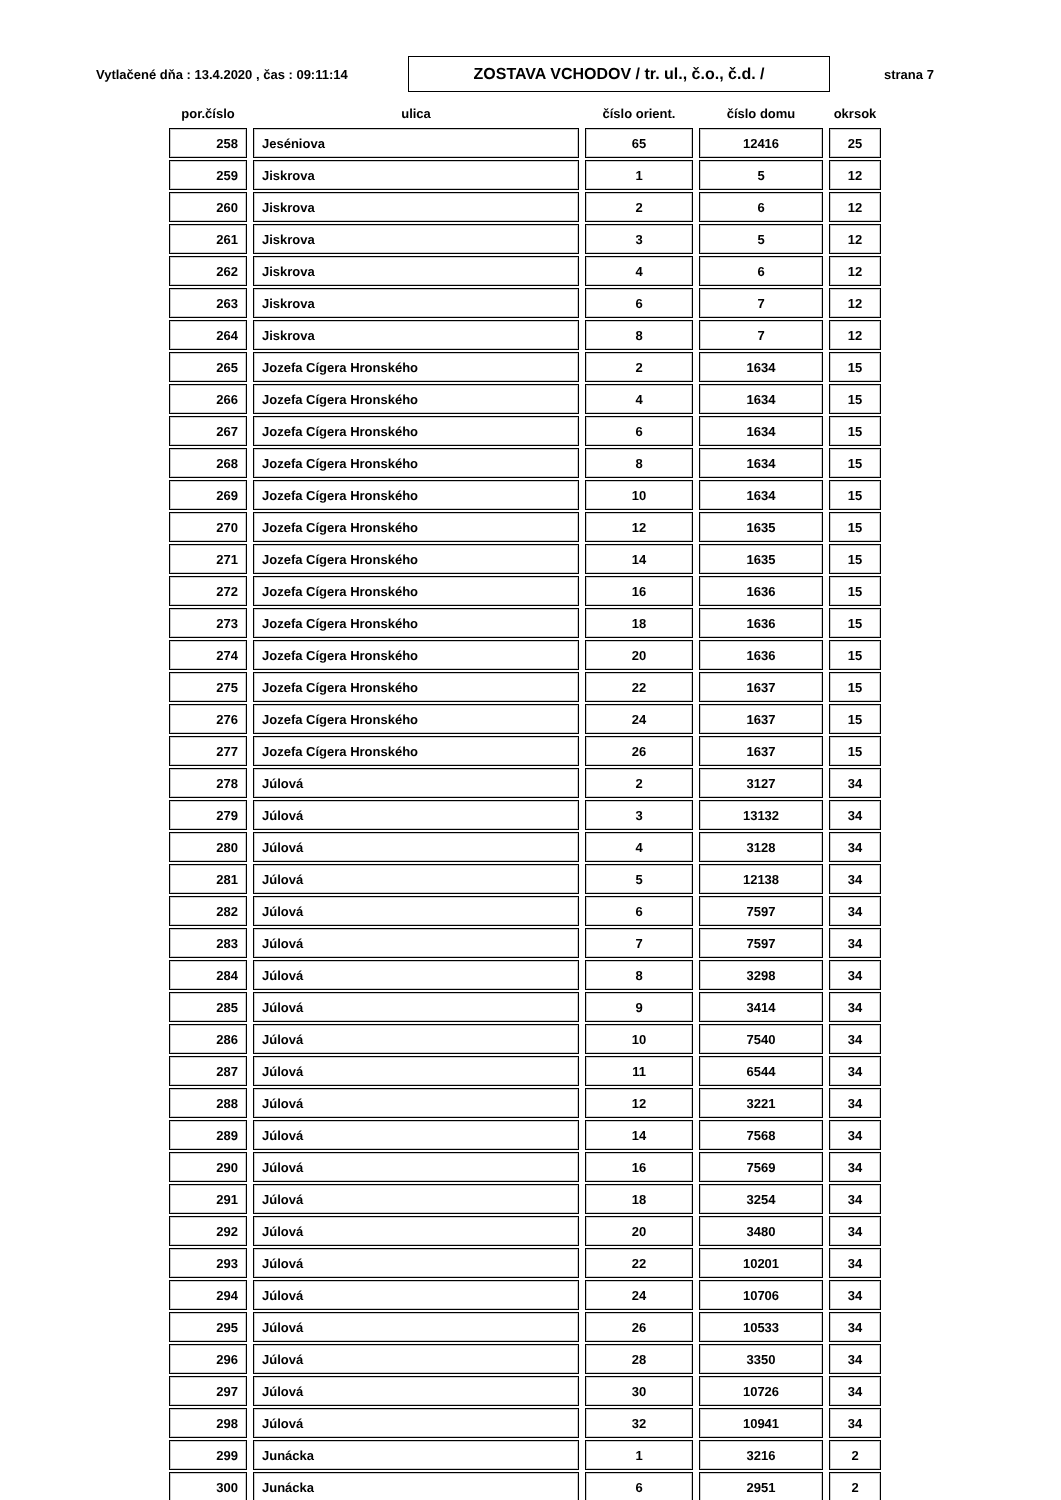Vytlačené dňa : 13.4.2020 , čas : 09:11:14
ZOSTAVA VCHODOV / tr. ul., č.o., č.d. /
strana 7
| por.číslo | ulica | číslo orient. | číslo domu | okrsok |
| --- | --- | --- | --- | --- |
| 258 | Jeséniova | 65 | 12416 | 25 |
| 259 | Jiskrova | 1 | 5 | 12 |
| 260 | Jiskrova | 2 | 6 | 12 |
| 261 | Jiskrova | 3 | 5 | 12 |
| 262 | Jiskrova | 4 | 6 | 12 |
| 263 | Jiskrova | 6 | 7 | 12 |
| 264 | Jiskrova | 8 | 7 | 12 |
| 265 | Jozefa Cígera Hronského | 2 | 1634 | 15 |
| 266 | Jozefa Cígera Hronského | 4 | 1634 | 15 |
| 267 | Jozefa Cígera Hronského | 6 | 1634 | 15 |
| 268 | Jozefa Cígera Hronského | 8 | 1634 | 15 |
| 269 | Jozefa Cígera Hronského | 10 | 1634 | 15 |
| 270 | Jozefa Cígera Hronského | 12 | 1635 | 15 |
| 271 | Jozefa Cígera Hronského | 14 | 1635 | 15 |
| 272 | Jozefa Cígera Hronského | 16 | 1636 | 15 |
| 273 | Jozefa Cígera Hronského | 18 | 1636 | 15 |
| 274 | Jozefa Cígera Hronského | 20 | 1636 | 15 |
| 275 | Jozefa Cígera Hronského | 22 | 1637 | 15 |
| 276 | Jozefa Cígera Hronského | 24 | 1637 | 15 |
| 277 | Jozefa Cígera Hronského | 26 | 1637 | 15 |
| 278 | Júlová | 2 | 3127 | 34 |
| 279 | Júlová | 3 | 13132 | 34 |
| 280 | Júlová | 4 | 3128 | 34 |
| 281 | Júlová | 5 | 12138 | 34 |
| 282 | Júlová | 6 | 7597 | 34 |
| 283 | Júlová | 7 | 7597 | 34 |
| 284 | Júlová | 8 | 3298 | 34 |
| 285 | Júlová | 9 | 3414 | 34 |
| 286 | Júlová | 10 | 7540 | 34 |
| 287 | Júlová | 11 | 6544 | 34 |
| 288 | Júlová | 12 | 3221 | 34 |
| 289 | Júlová | 14 | 7568 | 34 |
| 290 | Júlová | 16 | 7569 | 34 |
| 291 | Júlová | 18 | 3254 | 34 |
| 292 | Júlová | 20 | 3480 | 34 |
| 293 | Júlová | 22 | 10201 | 34 |
| 294 | Júlová | 24 | 10706 | 34 |
| 295 | Júlová | 26 | 10533 | 34 |
| 296 | Júlová | 28 | 3350 | 34 |
| 297 | Júlová | 30 | 10726 | 34 |
| 298 | Júlová | 32 | 10941 | 34 |
| 299 | Junácka | 1 | 3216 | 2 |
| 300 | Junácka | 6 | 2951 | 2 |